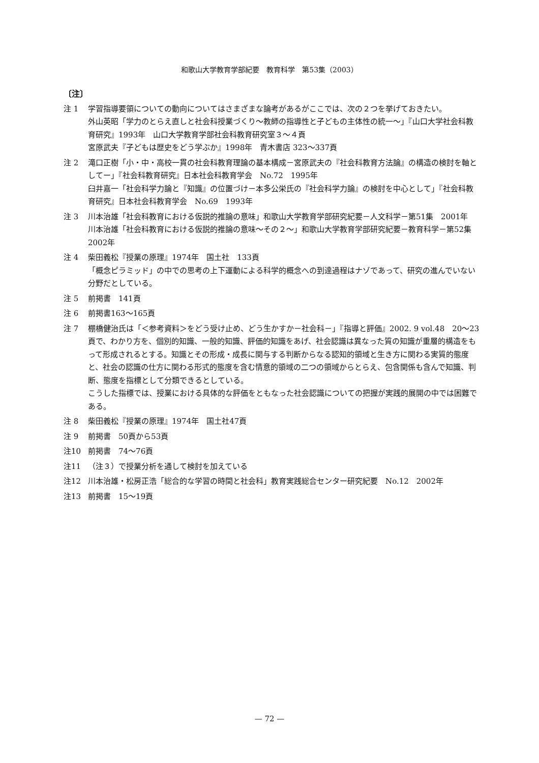和歌山大学教育学部紀要　教育科学　第53集（2003）
〔注〕
注 1 学習指導要領についての動向についてはさまざまな論考があるがここでは、次の２つを挙げておきたい。
外山英昭「学力のとらえ直しと社会科授業づくり～教師の指導性と子どもの主体性の統一～」『山口大学社会科教育研究』1993年　山口大学教育学部社会科教育研究室３～４頁
宮原武夫『子どもは歴史をどう学ぶか』1998年　青木書店 323～337頁
注 2 滝口正樹「小・中・高校一貫の社会科教育理論の基本構成－宮原武夫の『社会科教育方法論』の構造の検討を軸としてー」『社会科教育研究』日本社会科教育学会　No.72　1995年
臼井嘉一「社会科学力論と『知識』の位置づけ－本多公栄氏の『社会科学力論』の検討を中心として」『社会科教育研究』日本社会科教育学会　No.69　1993年
注 3 川本治雄「社会科教育における仮説的推論の意味」和歌山大学教育学部研究紀要－人文科学－第51集　2001年
川本治雄「社会科教育における仮説的推論の意味～その２～」和歌山大学教育学部研究紀要－教育科学－第52集　2002年
注 4 柴田義松『授業の原理』1974年　国土社　133頁
「概念ピラミッド」の中での思考の上下運動による科学的概念への到達過程はナゾであって、研究の進んでいない分野だとしている。
注 5 前掲書　141頁
注 6 前掲書163～165頁
注 7 棚橋健治氏は「＜参考資料＞をどう受け止め、どう生かすか－社会科－」『指導と評価』2002. 9 vol.48　20～23頁で、わかり方を、個別的知識、一般的知識、評価的知識をあげ、社会認識は異なった質の知識が重層的構造をもって形成されるとする。知識とその形成・成長に関与する判断からなる認知的領域と生き方に関わる実質的態度と、社会の認識の仕方に関わる形式的態度を含む情意的領域の二つの領域からとらえ、包含関係も含んで知識、判断、態度を指標として分類できるとしている。
こうした指標では、授業における具体的な評価をともなった社会認識についての把握が実践的展開の中では困難である。
注 8 柴田義松『授業の原理』1974年　国土社47頁
注 9 前掲書　50頁から53頁
注10 前掲書　74～76頁
注11 （注３）で授業分析を通して検討を加えている
注12 川本治雄・松房正浩「総合的な学習の時間と社会科」教育実践総合センター研究紀要　No.12　2002年
注13 前掲書　15～19頁
— 72 —